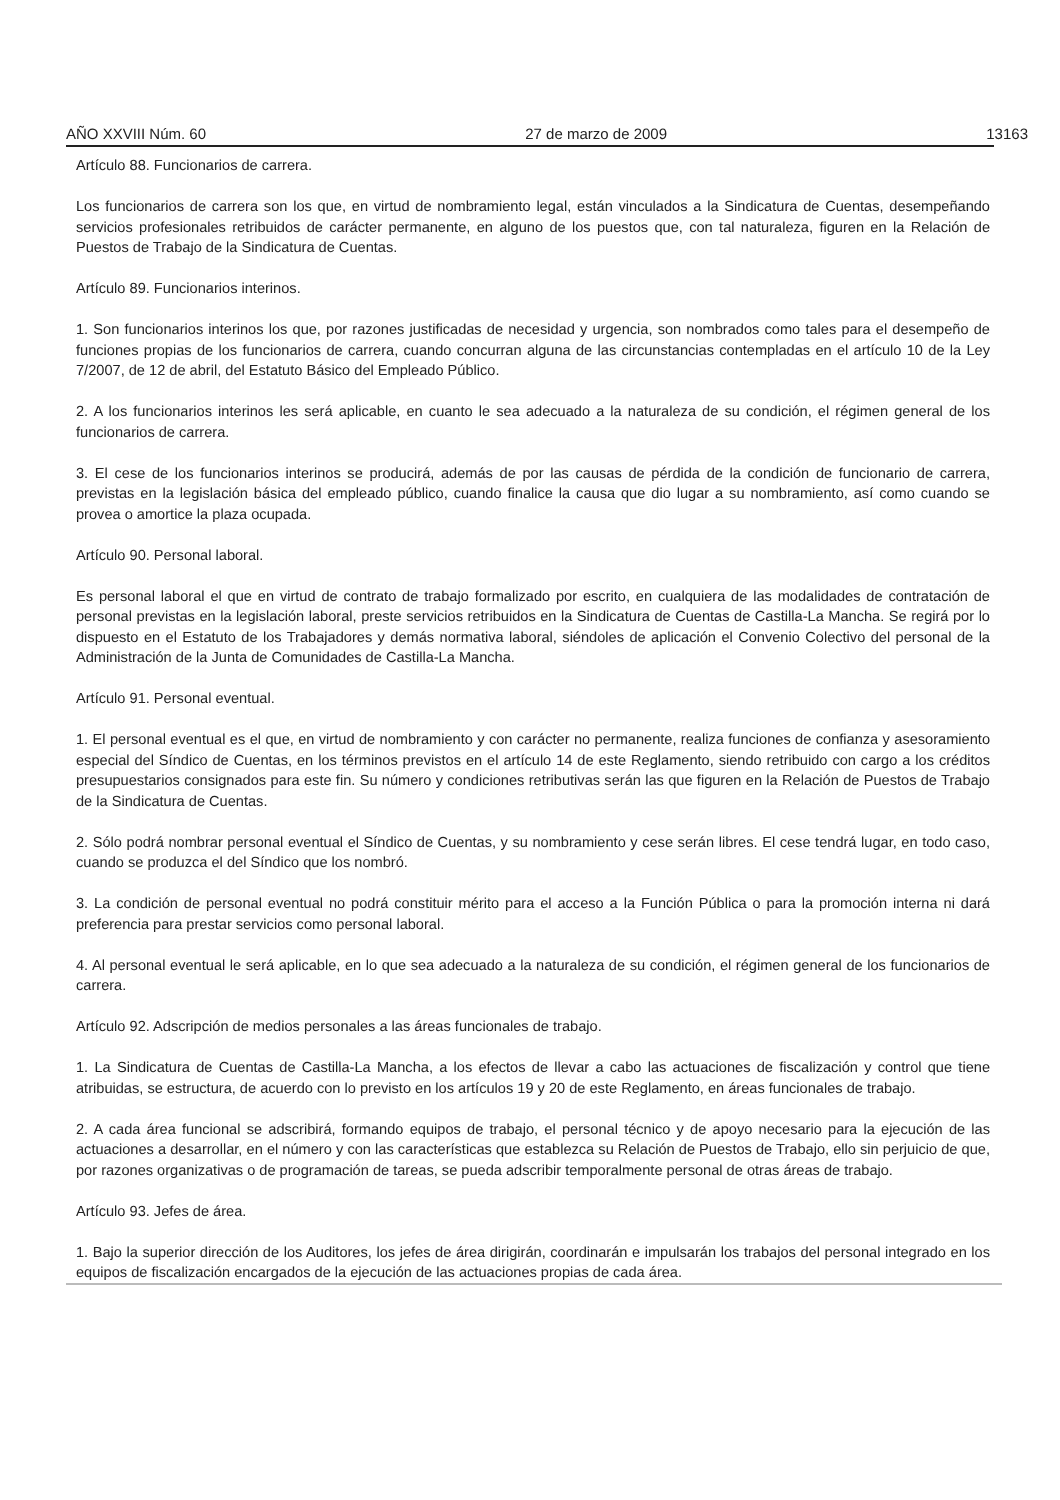AÑO XXVIII Núm. 60 27 de marzo de 2009 13163
Artículo 88. Funcionarios de carrera.
Los funcionarios de carrera son los que, en virtud de nombramiento legal, están vinculados a la Sindicatura de Cuentas, desempeñando servicios profesionales retribuidos de carácter permanente, en alguno de los puestos que, con tal naturaleza, figuren en la Relación de Puestos de Trabajo de la Sindicatura de Cuentas.
Artículo 89. Funcionarios interinos.
1. Son funcionarios interinos los que, por razones justificadas de necesidad y urgencia, son nombrados como tales para el desempeño de funciones propias de los funcionarios de carrera, cuando concurran alguna de las circunstancias contempladas en el artículo 10 de la Ley 7/2007, de 12 de abril, del Estatuto Básico del Empleado Público.
2. A los funcionarios interinos les será aplicable, en cuanto le sea adecuado a la naturaleza de su condición, el régimen general de los funcionarios de carrera.
3. El cese de los funcionarios interinos se producirá, además de por las causas de pérdida de la condición de funcionario de carrera, previstas en la legislación básica del empleado público, cuando finalice la causa que dio lugar a su nombramiento, así como cuando se provea o amortice la plaza ocupada.
Artículo 90. Personal laboral.
Es personal laboral el que en virtud de contrato de trabajo formalizado por escrito, en cualquiera de las modalidades de contratación de personal previstas en la legislación laboral, preste servicios retribuidos en la Sindicatura de Cuentas de Castilla-La Mancha. Se regirá por lo dispuesto en el Estatuto de los Trabajadores y demás normativa laboral, siéndoles de aplicación el Convenio Colectivo del personal de la Administración de la Junta de Comunidades de Castilla-La Mancha.
Artículo 91. Personal eventual.
1. El personal eventual es el que, en virtud de nombramiento y con carácter no permanente, realiza funciones de confianza y asesoramiento especial del Síndico de Cuentas, en los términos previstos en el artículo 14 de este Reglamento, siendo retribuido con cargo a los créditos presupuestarios consignados para este fin. Su número y condiciones retributivas serán las que figuren en la Relación de Puestos de Trabajo de la Sindicatura de Cuentas.
2. Sólo podrá nombrar personal eventual el Síndico de Cuentas, y su nombramiento y cese serán libres. El cese tendrá lugar, en todo caso, cuando se produzca el del Síndico que los nombró.
3. La condición de personal eventual no podrá constituir mérito para el acceso a la Función Pública o para la promoción interna ni dará preferencia para prestar servicios como personal laboral.
4. Al personal eventual le será aplicable, en lo que sea adecuado a la naturaleza de su condición, el régimen general de los funcionarios de carrera.
Artículo 92. Adscripción de medios personales a las áreas funcionales de trabajo.
1. La Sindicatura de Cuentas de Castilla-La Mancha, a los efectos de llevar a cabo las actuaciones de fiscalización y control que tiene atribuidas, se estructura, de acuerdo con lo previsto en los artículos 19 y 20 de este Reglamento, en áreas funcionales de trabajo.
2. A cada área funcional se adscribirá, formando equipos de trabajo, el personal técnico y de apoyo necesario para la ejecución de las actuaciones a desarrollar, en el número y con las características que establezca su Relación de Puestos de Trabajo, ello sin perjuicio de que, por razones organizativas o de programación de tareas, se pueda adscribir temporalmente personal de otras áreas de trabajo.
Artículo 93. Jefes de área.
1. Bajo la superior dirección de los Auditores, los jefes de área dirigirán, coordinarán e impulsarán los trabajos del personal integrado en los equipos de fiscalización encargados de la ejecución de las actuaciones propias de cada área.